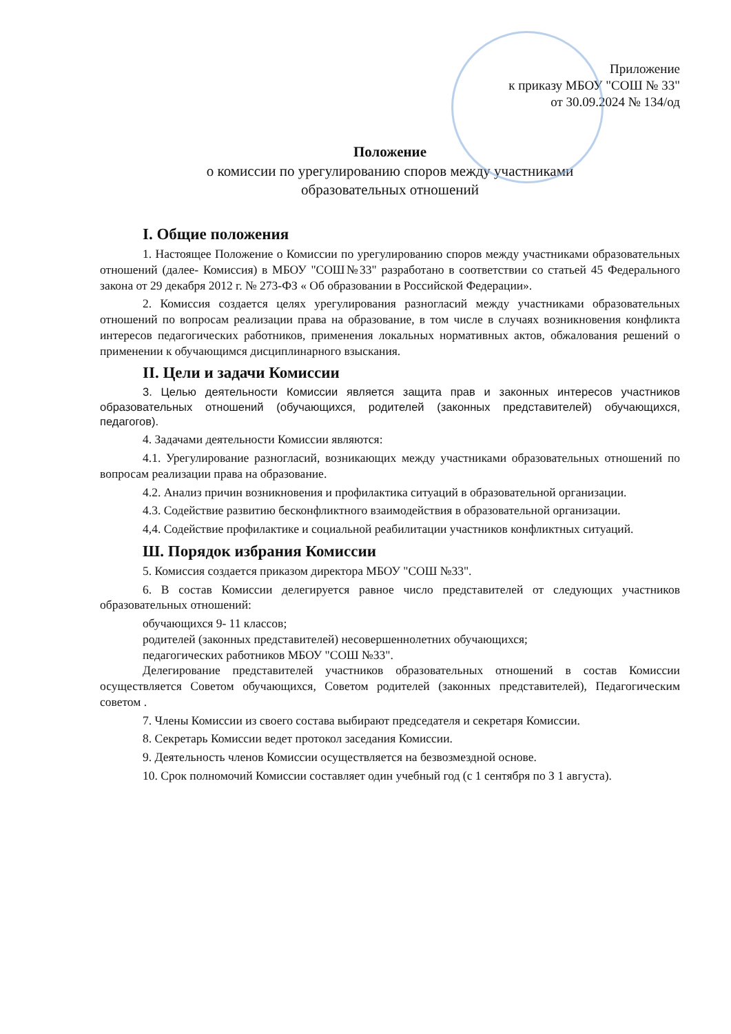Приложение
к приказу МБОУ "СОШ № 33"
от 30.09.2024 № 134/од
Положение
о комиссии по урегулированию споров между участниками
образовательных отношений
I. Общие положения
1. Настоящее Положение о Комиссии по урегулированию споров между участниками образовательных отношений (далее- Комиссия) в МБОУ "СОШ№33" разработано в соответствии со статьей 45 Федерального закона от 29 декабря 2012 г. № 273-ФЗ « Об образовании в Российской Федерации».
2. Комиссия создается целях урегулирования разногласий между участниками образовательных отношений по вопросам реализации права на образование, в том числе в случаях возникновения конфликта интересов педагогических работников, применения локальных нормативных актов, обжалования решений о применении к обучающимся дисциплинарного взыскания.
II. Цели и задачи Комиссии
3. Целью деятельности Комиссии является защита прав и законных интересов участников образовательных отношений (обучающихся, родителей (законных представителей) обучающихся, педагогов).
4. Задачами деятельности Комиссии являются:
4.1. Урегулирование разногласий, возникающих между участниками образовательных отношений по вопросам реализации права на образование.
4.2. Анализ причин возникновения и профилактика ситуаций в образовательной организации.
4.3. Содействие развитию бесконфликтного взаимодействия в образовательной организации.
4,4. Содействие профилактике и социальной реабилитации участников конфликтных ситуаций.
Ш. Порядок избрания Комиссии
5. Комиссия создается приказом директора МБОУ "СОШ №33".
6. В состав Комиссии делегируется равное число представителей от следующих участников образовательных отношений:
обучающихся 9- 11 классов;
родителей (законных представителей) несовершеннолетних обучающихся;
педагогических работников МБОУ "СОШ №33".
Делегирование представителей участников образовательных отношений в состав Комиссии осуществляется Советом обучающихся, Советом родителей (законных представителей), Педагогическим советом .
7. Члены Комиссии из своего состава выбирают председателя и секретаря Комиссии.
8. Секретарь Комиссии ведет протокол заседания Комиссии.
9. Деятельность членов Комиссии осуществляется на безвозмездной основе.
10. Срок полномочий Комиссии составляет один учебный год (с 1 сентября по З 1 августа).